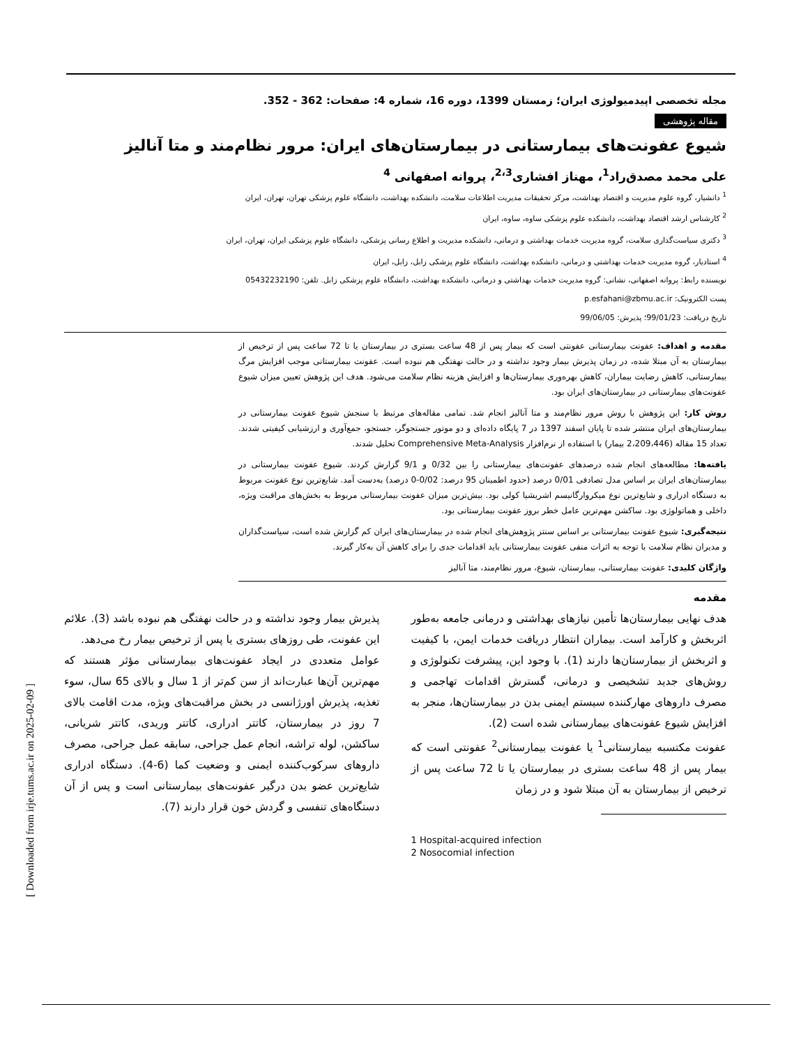[ Downloaded from irje.tums.ac.ir on 2025-02-09 ]
مجله تخصصی اپیدمیولوژی ایران؛ زمستان 1399، دوره 16، شماره 4: صفحات: 362 - 352.
مقاله پژوهشی
شیوع عفونت‌های بیمارستانی در بیمارستان‌های ایران: مرور نظام‌مند و متا آنالیز
علی محمد مصدق‌راد<sup>1</sup>، مهناز افشاری<sup>2،3</sup>، پروانه اصفهانی <sup>4</sup>
<sup>1</sup> دانشیار، گروه علوم مدیریت و اقتصاد بهداشت، مرکز تحقیقات مدیریت اطلاعات سلامت، دانشکده بهداشت، دانشگاه علوم پزشکی تهران، تهران، ایران
<sup>2</sup> کارشناس ارشد اقتصاد بهداشت، دانشکده علوم پزشکی ساوه، ساوه، ایران
<sup>3</sup> دکتری سیاست‌گذاری سلامت، گروه مدیریت خدمات بهداشتی و درمانی، دانشکده مدیریت و اطلاع رسانی پزشکی، دانشگاه علوم پزشکی ایران، تهران، ایران
<sup>4</sup> استادیار، گروه مدیریت خدمات بهداشتی و درمانی، دانشکده بهداشت، دانشگاه علوم پزشکی زابل، زابل، ایران
نویسنده رابط: پروانه اصفهانی، نشانی: گروه مدیریت خدمات بهداشتی و درمانی، دانشکده بهداشت، دانشگاه علوم پزشکی زابل. تلفن: 05432232190
پست الکترونیک: p.esfahani@zbmu.ac.ir
تاریخ دریافت: 99/01/23؛ پذیرش: 99/06/05
مقدمه و اهداف: عفونت بیمارستانی عفونتی است که بیمار پس از 48 ساعت بستری در بیمارستان یا تا 72 ساعت پس از ترخیص از بیمارستان به آن مبتلا شده، در زمان پذیرش بیمار وجود نداشته و در حالت نهفتگی هم نبوده است. عفونت بیمارستانی موجب افزایش مرگ بیمارستانی، کاهش رضایت بیماران، کاهش بهره‌وری بیمارستان‌ها و افزایش هزینه نظام سلامت می‌شود. هدف این پژوهش تعیین میزان شیوع عفونت‌های بیمارستانی در بیمارستان‌های ایران بود.
روش کار: این پژوهش با روش مرور نظام‌مند و متا آنالیز انجام شد. تمامی مقاله‌های مرتبط با سنجش شیوع عفونت بیمارستانی در بیمارستان‌های ایران منتشر شده تا پایان اسفند 1397 در 7 پایگاه داده‌ای و دو موتور جستجوگر، جستجو، جمع‌آوری و ارزشیابی کیفیتی شدند. تعداد 15 مقاله (2،209،446 بیمار) با استفاده از نرم‌افزار Comprehensive Meta-Analysis تحلیل شدند.
یافته‌ها: مطالعه‌های انجام شده درصدهای عفونت‌های بیمارستانی را بین 0/32 و 9/1 گزارش کردند. شیوع عفونت بیمارستانی در بیمارستان‌های ایران بر اساس مدل تصادفی 0/01 درصد (حدود اطمینان 95 درصد: 0/02-0 درصد) به‌دست آمد. شایع‌ترین نوع عفونت مربوط به دستگاه ادراری و شایع‌ترین نوع میکروارگانیسم اشریشیا کولی بود. بیش‌ترین میزان عفونت بیمارستانی مربوط به بخش‌های مراقبت ویژه، داخلی و هماتولوژی بود. ساکشن مهم‌ترین عامل خطر بروز عفونت بیمارستانی بود.
نتیجه‌گیری: شیوع عفونت بیمارستانی بر اساس سنتز پژوهش‌های انجام شده در بیمارستان‌های ایران کم گزارش شده است، سیاست‌گذاران و مدیران نظام سلامت با توجه به اثرات منفی عفونت بیمارستانی باید اقدامات جدی را برای کاهش آن به‌کار گیرند.
واژگان کلیدی: عفونت بیمارستانی، بیمارستان، شیوع، مرور نظام‌مند، متا آنالیز
مقدمه
هدف نهایی بیمارستان‌ها تأمین نیازهای بهداشتی و درمانی جامعه به‌طور اثربخش و کارآمد است. بیماران انتظار دریافت خدمات ایمن، با کیفیت و اثربخش از بیمارستان‌ها دارند (1). با وجود این، پیشرفت تکنولوژی و روش‌های جدید تشخیصی و درمانی، گسترش اقدامات تهاجمی و مصرف داروهای مهارکننده سیستم ایمنی بدن در بیمارستان‌ها، منجر به افزایش شیوع عفونت‌های بیمارستانی شده است (2).
عفونت مکتسبه بیمارستانی<sup>1</sup> یا عفونت بیمارستانی<sup>2</sup> عفونتی است که بیمار پس از 48 ساعت بستری در بیمارستان یا تا 72 ساعت پس از ترخیص از بیمارستان به آن مبتلا شود و در زمان
1 Hospital-acquired infection
2 Nosocomial infection
پذیرش بیمار وجود نداشته و در حالت نهفتگی هم نبوده باشد (3). علائم این عفونت، طی روزهای بستری یا پس از ترخیص بیمار رخ می‌دهد.
عوامل متعددی در ایجاد عفونت‌های بیمارستانی مؤثر هستند که مهم‌ترین آن‌ها عبارت‌اند از سن کم‌تر از 1 سال و بالای 65 سال، سوء تغذیه، پذیرش اورژانسی در بخش مراقبت‌های ویژه، مدت اقامت بالای 7 روز در بیمارستان، کاتتر ادراری، کاتتر وریدی، کاتتر شریانی، ساکشن، لوله تراشه، انجام عمل جراحی، سابقه عمل جراحی، مصرف داروهای سرکوب‌کننده ایمنی و وضعیت کما (6-4). دستگاه ادراری شایع‌ترین عضو بدن درگیر عفونت‌های بیمارستانی است و پس از آن دستگاه‌های تنفسی و گردش خون قرار دارند (7).